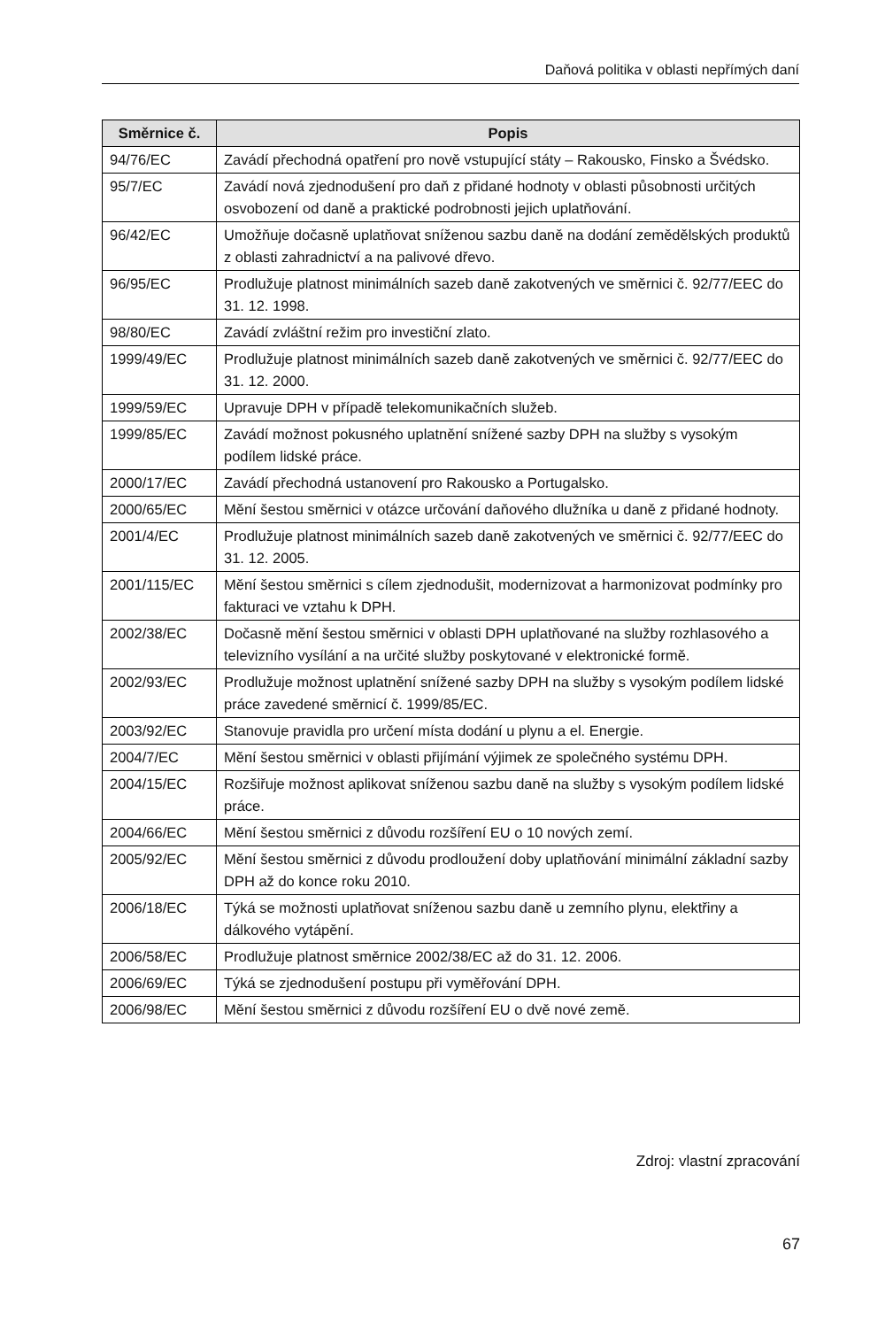Daňová politika v oblasti nepřímých daní
| Směrnice č. | Popis |
| --- | --- |
| 94/76/EC | Zavádí přechodná opatření pro nově vstupující státy – Rakousko, Finsko a Švédsko. |
| 95/7/EC | Zavádí nová zjednodušení pro daň z přidané hodnoty v oblasti působnosti určitých osvobození od daně a praktické podrobnosti jejich uplatňování. |
| 96/42/EC | Umožňuje dočasně uplatňovat sníženou sazbu daně na dodání zemědělských produktů z oblasti zahradnictví a na palivové dřevo. |
| 96/95/EC | Prodlužuje platnost minimálních sazeb daně zakotvených ve směrnici č. 92/77/EEC do 31. 12. 1998. |
| 98/80/EC | Zavádí zvláštní režim pro investiční zlato. |
| 1999/49/EC | Prodlužuje platnost minimálních sazeb daně zakotvených ve směrnici č. 92/77/EEC do 31. 12. 2000. |
| 1999/59/EC | Upravuje DPH v případě telekomunikačních služeb. |
| 1999/85/EC | Zavádí možnost pokusného uplatnění snížené sazby DPH na služby s vysokým podílem lidské práce. |
| 2000/17/EC | Zavádí přechodná ustanovení pro Rakousko a Portugalsko. |
| 2000/65/EC | Mění šestou směrnici v otázce určování daňového dlužníka u daně z přidané hodnoty. |
| 2001/4/EC | Prodlužuje platnost minimálních sazeb daně zakotvených ve směrnici č. 92/77/EEC do 31. 12. 2005. |
| 2001/115/EC | Mění šestou směrnici s cílem zjednodušit, modernizovat a harmonizovat podmínky pro fakturaci ve vztahu k DPH. |
| 2002/38/EC | Dočasně mění šestou směrnici v oblasti DPH uplatňované na služby rozhlasového a televizního vysílání a na určité služby poskytované v elektronické formě. |
| 2002/93/EC | Prodlužuje možnost uplatnění snížené sazby DPH na služby s vysokým podílem lidské práce zavedené směrnicí č. 1999/85/EC. |
| 2003/92/EC | Stanovuje pravidla pro určení místa dodání u plynu a el. Energie. |
| 2004/7/EC | Mění šestou směrnici v oblasti přijímání výjimek ze společného systému DPH. |
| 2004/15/EC | Rozšiřuje možnost aplikovat sníženou sazbu daně na služby s vysokým podílem lidské práce. |
| 2004/66/EC | Mění šestou směrnici z důvodu rozšíření EU o 10 nových zemí. |
| 2005/92/EC | Mění šestou směrnici z důvodu prodloužení doby uplatňování minimální základní sazby DPH až do konce roku 2010. |
| 2006/18/EC | Týká se možnosti uplatňovat sníženou sazbu daně u zemního plynu, elektřiny a dálkového vytápění. |
| 2006/58/EC | Prodlužuje platnost směrnice 2002/38/EC až do 31. 12. 2006. |
| 2006/69/EC | Týká se zjednodušení postupu při vyměřování DPH. |
| 2006/98/EC | Mění šestou směrnici z důvodu rozšíření EU o dvě nové země. |
Zdroj: vlastní zpracování
67